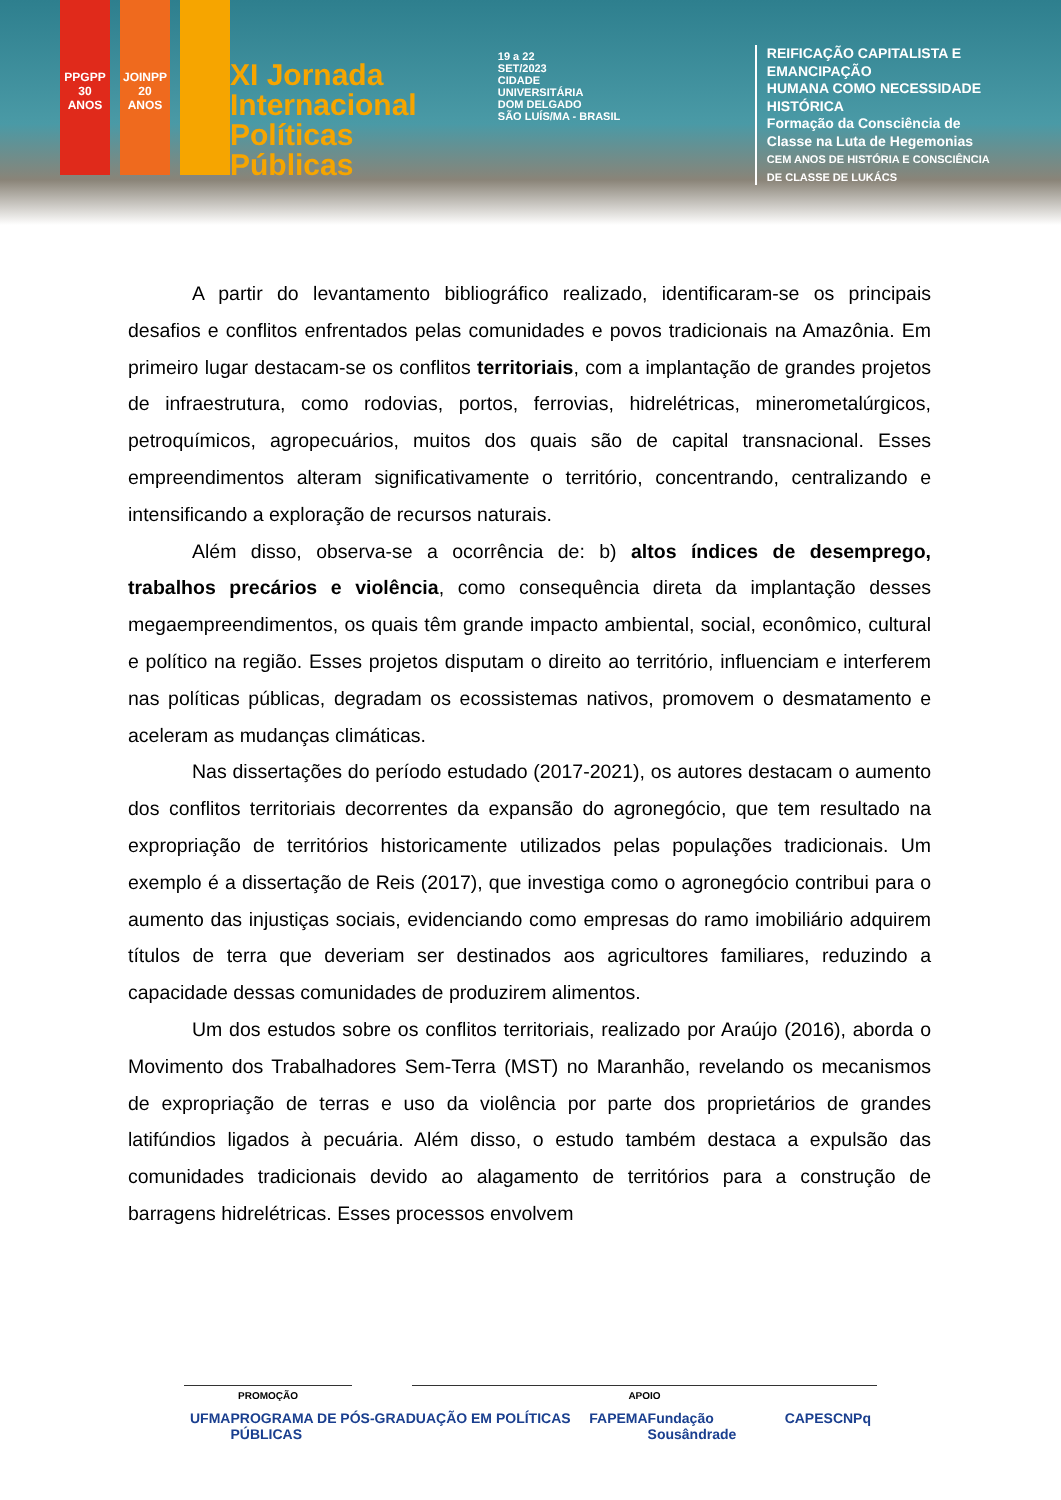PPGPP 30 ANOS
JOINPP 20 ANOS
XI Jornada
Internacional
Políticas Públicas
19 a 22
SET/2023
CIDADE UNIVERSITÁRIA
DOM DELGADO
SÃO LUÍS/MA - BRASIL
REIFICAÇÃO CAPITALISTA E EMANCIPAÇÃO
HUMANA COMO NECESSIDADE HISTÓRICA
Formação da Consciência de
Classe na Luta de Hegemonias
CEM ANOS DE HISTÓRIA E CONSCIÊNCIA
DE CLASSE DE LUKÁCS
A partir do levantamento bibliográfico realizado, identificaram-se os principais desafios e conflitos enfrentados pelas comunidades e povos tradicionais na Amazônia. Em primeiro lugar destacam-se os conflitos territoriais, com a implantação de grandes projetos de infraestrutura, como rodovias, portos, ferrovias, hidrelétricas, minerometalúrgicos, petroquímicos, agropecuários, muitos dos quais são de capital transnacional. Esses empreendimentos alteram significativamente o território, concentrando, centralizando e intensificando a exploração de recursos naturais.
Além disso, observa-se a ocorrência de: b) altos índices de desemprego, trabalhos precários e violência, como consequência direta da implantação desses megaempreendimentos, os quais têm grande impacto ambiental, social, econômico, cultural e político na região. Esses projetos disputam o direito ao território, influenciam e interferem nas políticas públicas, degradam os ecossistemas nativos, promovem o desmatamento e aceleram as mudanças climáticas.
Nas dissertações do período estudado (2017-2021), os autores destacam o aumento dos conflitos territoriais decorrentes da expansão do agronegócio, que tem resultado na expropriação de territórios historicamente utilizados pelas populações tradicionais. Um exemplo é a dissertação de Reis (2017), que investiga como o agronegócio contribui para o aumento das injustiças sociais, evidenciando como empresas do ramo imobiliário adquirem títulos de terra que deveriam ser destinados aos agricultores familiares, reduzindo a capacidade dessas comunidades de produzirem alimentos.
Um dos estudos sobre os conflitos territoriais, realizado por Araújo (2016), aborda o Movimento dos Trabalhadores Sem-Terra (MST) no Maranhão, revelando os mecanismos de expropriação de terras e uso da violência por parte dos proprietários de grandes latifúndios ligados à pecuária. Além disso, o estudo também destaca a expulsão das comunidades tradicionais devido ao alagamento de territórios para a construção de barragens hidrelétricas. Esses processos envolvem
PROMOÇÃO APOIO
UFMA PROGRAMA DE PÓS-GRADUAÇÃO EM POLÍTICAS PÚBLICAS FAPEMA Fundação Sousândrade CAPES CNPq